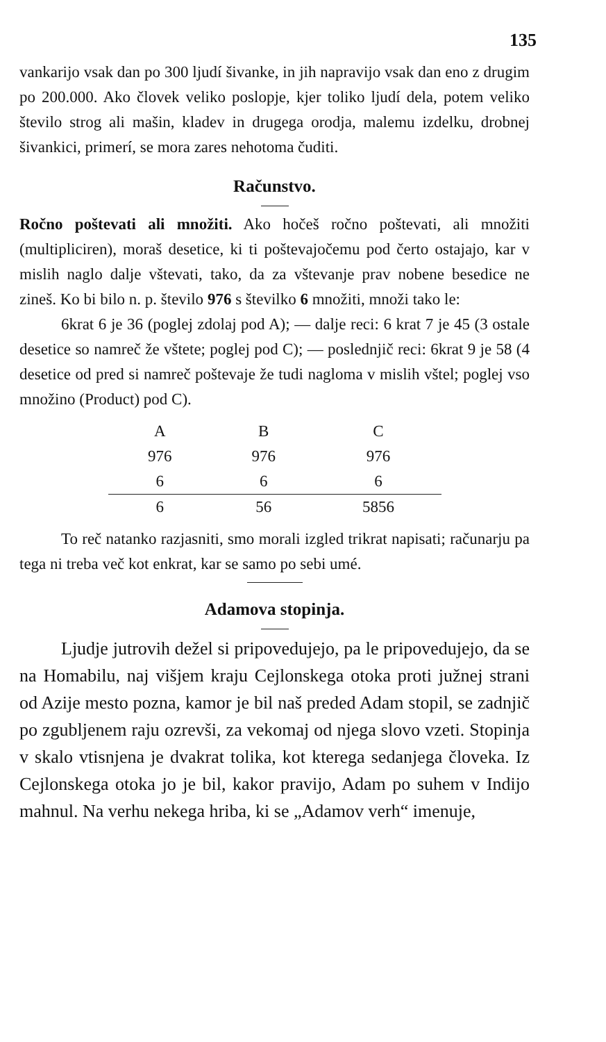135
vankarijo vsak dan po 300 ljudí šivanke, in jih napravijo vsak dan eno z drugim po 200.000. Ako človek veliko poslopje, kjer toliko ljudí dela, potem veliko število strog ali mašin, kladev in drugega orodja, malemu izdelku, drobnej šivankici, primerí, se mora zares nehotoma čuditi.
Računstvo.
Ročno poštevati ali množiti. Ako hočeš ročno poštevati, ali množiti (multipliciren), moraš desetice, ki ti poštevajočemu pod čerto ostajajo, kar v mislih naglo dalje vštevati, tako, da za vštevanje prav nobene besedice ne zineš. Ko bi bilo n. p. število 976 s številko 6 množiti, množi tako le:
6krat 6 je 36 (poglej zdolaj pod A); — dalje reci: 6 krat 7 je 45 (3 ostale desetice so namreč že vštete; poglej pod C); — poslednjič reci: 6krat 9 je 58 (4 desetice od pred si namreč poštevaje že tudi nagloma v mislih vštel; poglej vso množino (Product) pod C).
| A | B | C |
| --- | --- | --- |
| 976 | 976 | 976 |
| 6 | 6 | 6 |
| 6 | 56 | 5856 |
To reč natanko razjasniti, smo morali izgled trikrat napisati; računarju pa tega ni treba več kot enkrat, kar se samo po sebi umé.
Adamova stopinja.
Ljudje jutrovih dežel si pripovedujejo, pa le pripovedujejo, da se na Homabilu, naj višjem kraju Cejlonskega otoka proti južnej strani od Azije mesto pozna, kamor je bil naš preded Adam stopil, se zadnjič po zgubljenem raju ozrevši, za vekomaj od njega slovo vzeti. Stopinja v skalo vtisnjena je dvakrat tolika, kot kterega sedanjega človeka. Iz Cejlonskega otoka jo je bil, kakor pravijo, Adam po suhem v Indijo mahnul. Na verhu nekega hriba, ki se „Adamov verh“ imenuje,